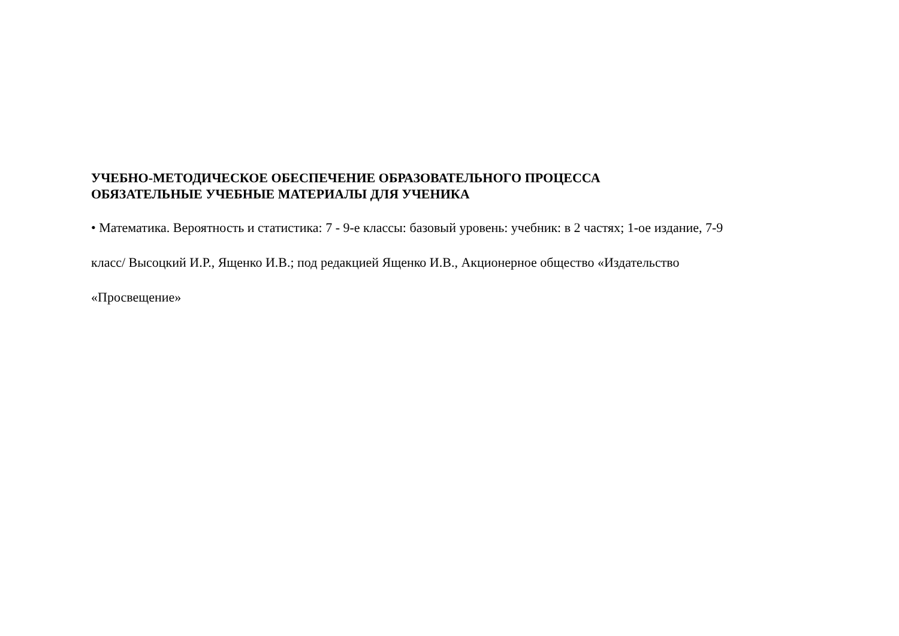УЧЕБНО-МЕТОДИЧЕСКОЕ ОБЕСПЕЧЕНИЕ ОБРАЗОВАТЕЛЬНОГО ПРОЦЕССА
ОБЯЗАТЕЛЬНЫЕ УЧЕБНЫЕ МАТЕРИАЛЫ ДЛЯ УЧЕНИКА
• Математика. Вероятность и статистика: 7 - 9-е классы: базовый уровень: учебник: в 2 частях; 1-ое издание, 7-9
класс/ Высоцкий И.Р., Ященко И.В.; под редакцией Ященко И.В., Акционерное общество «Издательство
«Просвещение»